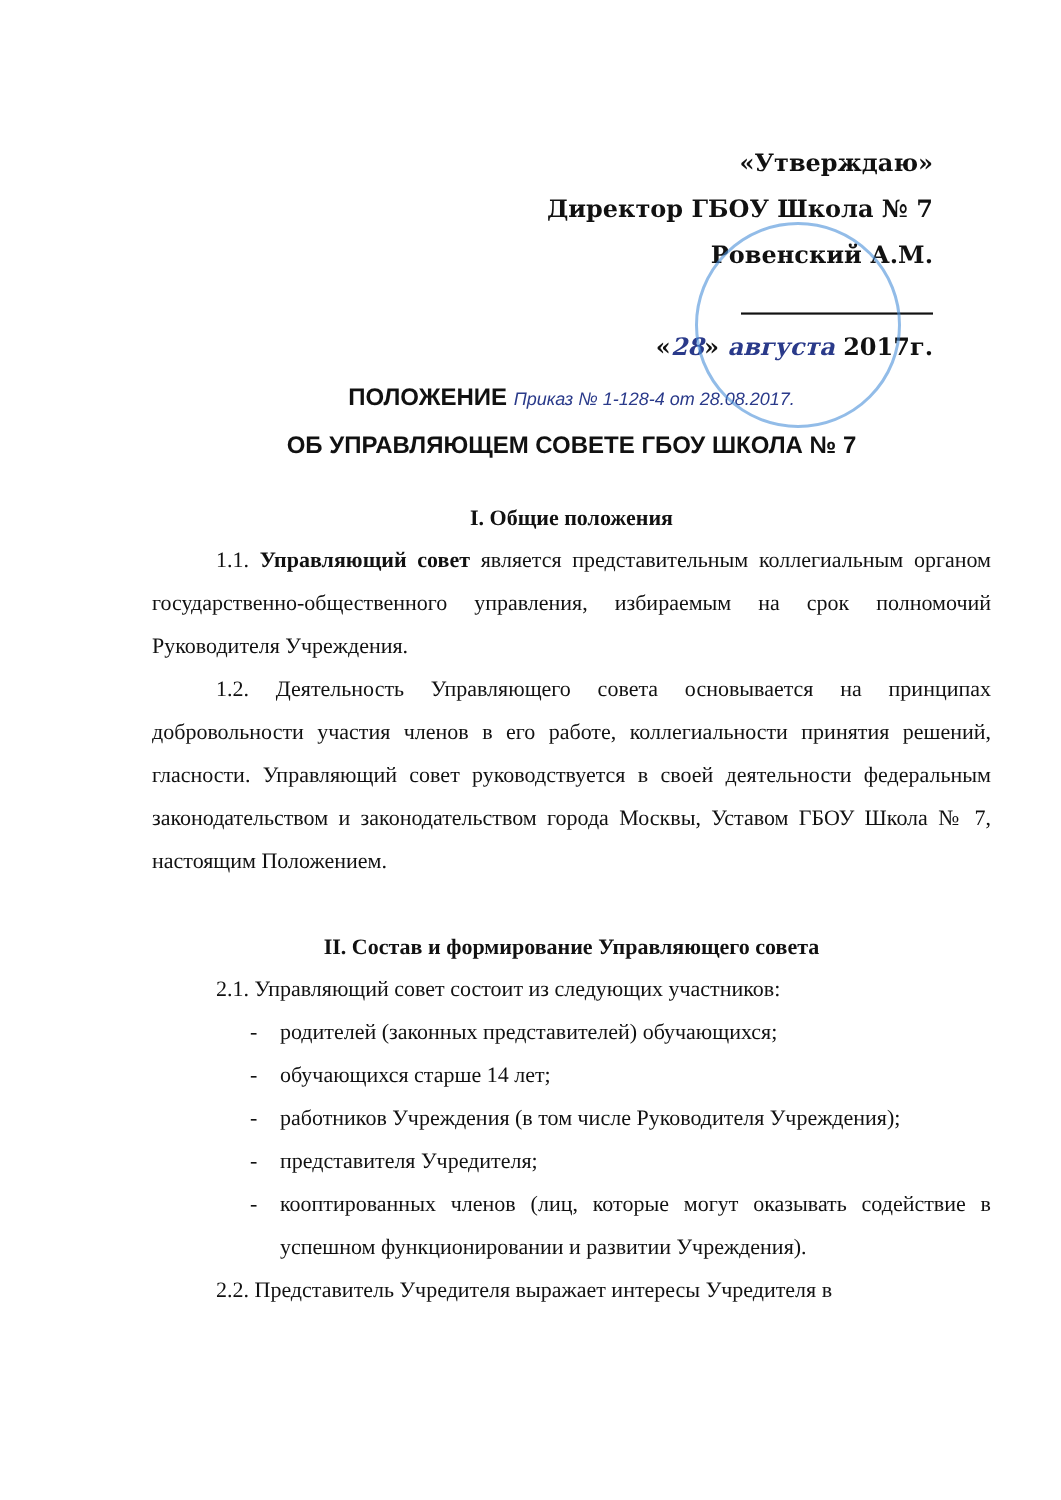«Утверждаю»
Директор ГБОУ Школа № 7
Ровенский А.М.
________________
«28» августа 2017г.
ПОЛОЖЕНИЕ Приказ № 1-128-4 от 28.08.2017.
ОБ УПРАВЛЯЮЩЕМ СОВЕТЕ ГБОУ ШКОЛА № 7
I. Общие положения
1.1. Управляющий совет является представительным коллегиальным органом государственно-общественного управления, избираемым на срок полномочий Руководителя Учреждения.
1.2. Деятельность Управляющего совета основывается на принципах добровольности участия членов в его работе, коллегиальности принятия решений, гласности. Управляющий совет руководствуется в своей деятельности федеральным законодательством и законодательством города Москвы, Уставом ГБОУ Школа № 7, настоящим Положением.
II. Состав и формирование Управляющего совета
2.1. Управляющий совет состоит из следующих участников:
- родителей (законных представителей) обучающихся;
- обучающихся старше 14 лет;
- работников Учреждения (в том числе Руководителя Учреждения);
- представителя Учредителя;
- кооптированных членов (лиц, которые могут оказывать содействие в успешном функционировании и развитии Учреждения).
2.2. Представитель Учредителя выражает интересы Учредителя в